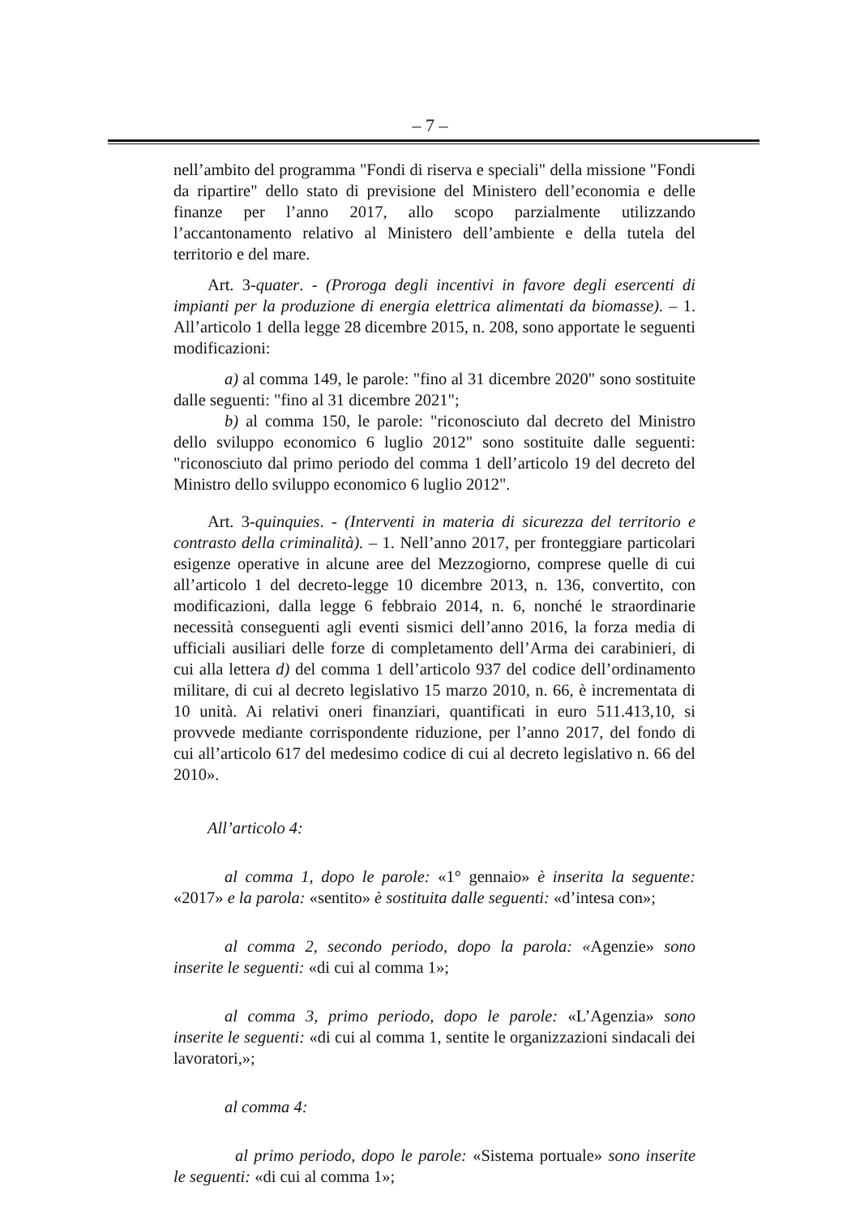– 7 –
nell’ambito del programma "Fondi di riserva e speciali" della missione "Fondi da ripartire" dello stato di previsione del Ministero dell’economia e delle finanze per l’anno 2017, allo scopo parzialmente utilizzando l’accantonamento relativo al Ministero dell’ambiente e della tutela del territorio e del mare.
Art. 3-quater. - (Proroga degli incentivi in favore degli esercenti di impianti per la produzione di energia elettrica alimentati da biomasse). – 1. All’articolo 1 della legge 28 dicembre 2015, n. 208, sono apportate le seguenti modificazioni:
a) al comma 149, le parole: "fino al 31 dicembre 2020" sono sostituite dalle seguenti: "fino al 31 dicembre 2021";
b) al comma 150, le parole: "riconosciuto dal decreto del Ministro dello sviluppo economico 6 luglio 2012" sono sostituite dalle seguenti: "riconosciuto dal primo periodo del comma 1 dell’articolo 19 del decreto del Ministro dello sviluppo economico 6 luglio 2012".
Art. 3-quinquies. - (Interventi in materia di sicurezza del territorio e contrasto della criminalità). – 1. Nell’anno 2017, per fronteggiare particolari esigenze operative in alcune aree del Mezzogiorno, comprese quelle di cui all’articolo 1 del decreto-legge 10 dicembre 2013, n. 136, convertito, con modificazioni, dalla legge 6 febbraio 2014, n. 6, nonché le straordinarie necessità conseguenti agli eventi sismici dell’anno 2016, la forza media di ufficiali ausiliari delle forze di completamento dell’Arma dei carabinieri, di cui alla lettera d) del comma 1 dell’articolo 937 del codice dell’ordinamento militare, di cui al decreto legislativo 15 marzo 2010, n. 66, è incrementata di 10 unità. Ai relativi oneri finanziari, quantificati in euro 511.413,10, si provvede mediante corrispondente riduzione, per l’anno 2017, del fondo di cui all’articolo 617 del medesimo codice di cui al decreto legislativo n. 66 del 2010».
All’articolo 4:
al comma 1, dopo le parole: «1° gennaio» è inserita la seguente: «2017» e la parola: «sentito» è sostituita dalle seguenti: «d’intesa con»;
al comma 2, secondo periodo, dopo la parola: «Agenzie» sono inserite le seguenti: «di cui al comma 1»;
al comma 3, primo periodo, dopo le parole: «L’Agenzia» sono inserite le seguenti: «di cui al comma 1, sentite le organizzazioni sindacali dei lavoratori,»;
al comma 4:
al primo periodo, dopo le parole: «Sistema portuale» sono inserite le seguenti: «di cui al comma 1»;